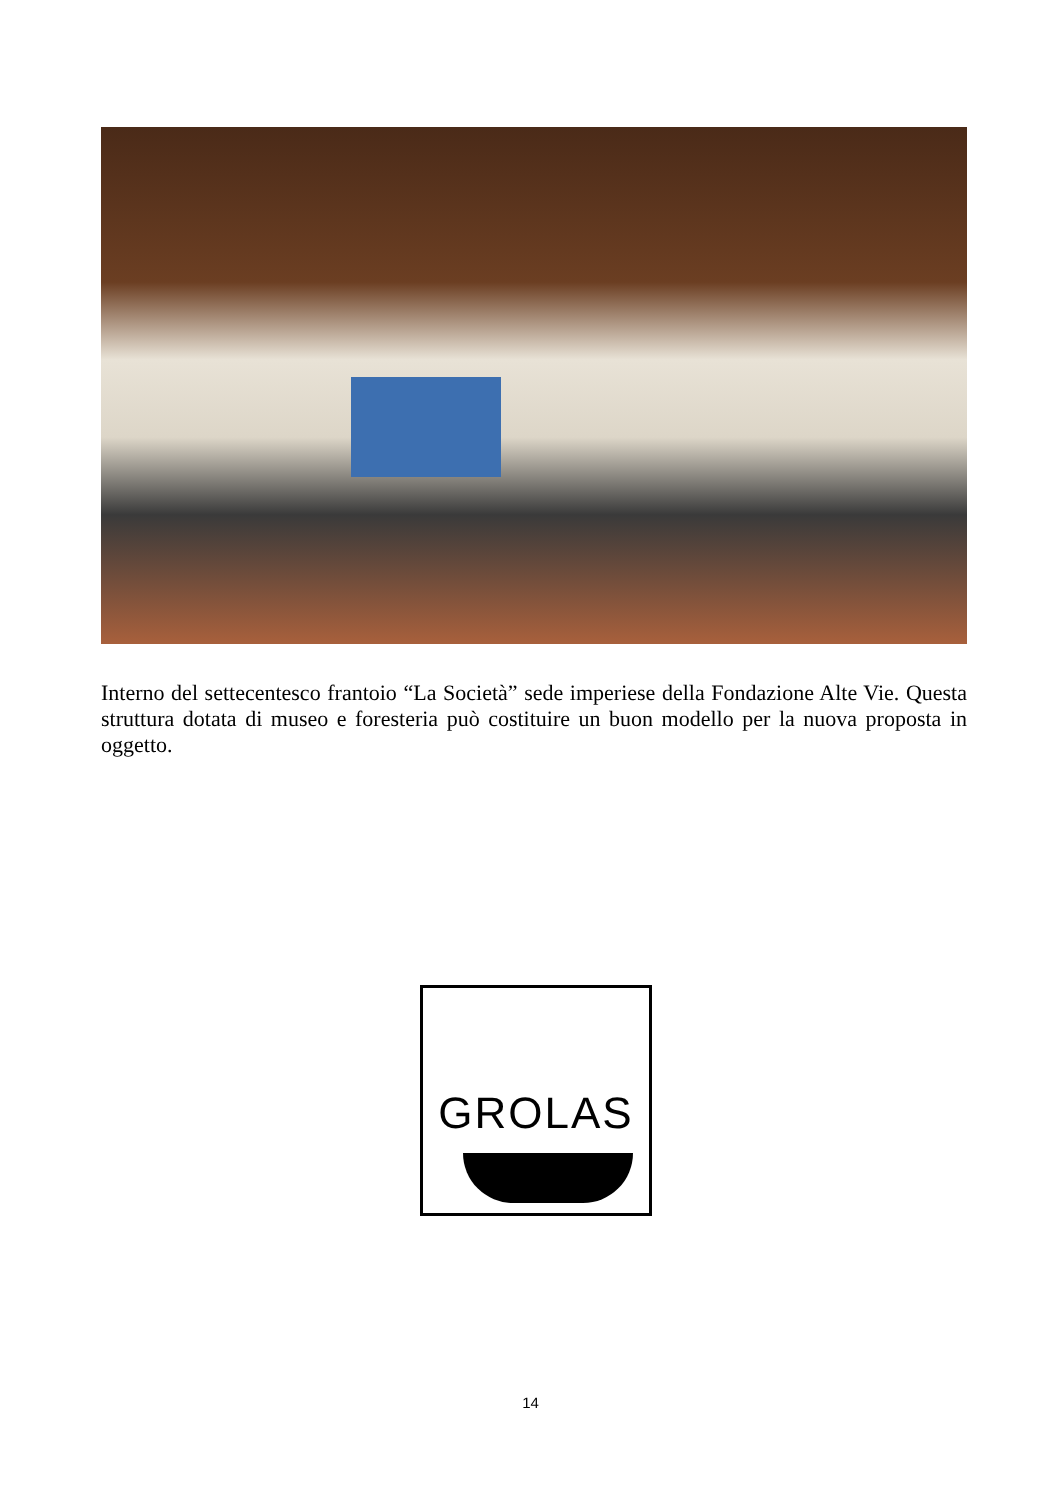Interno del settecentesco frantoio “La Società” sede imperiese della Fondazione Alte Vie. Questa struttura dotata di museo e foresteria può costituire un buon modello per la nuova proposta in oggetto.
GROLAS
14